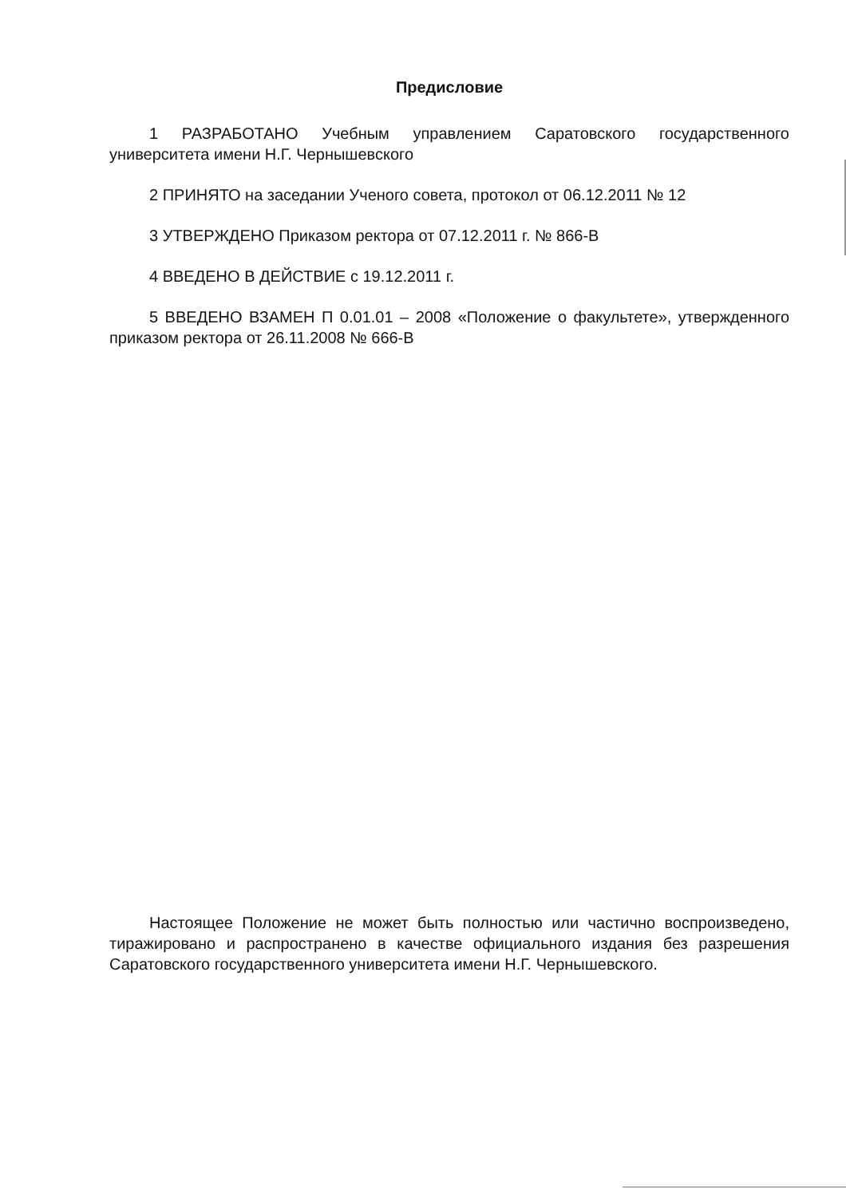Предисловие
1 РАЗРАБОТАНО Учебным управлением Саратовского государственного университета имени Н.Г. Чернышевского
2 ПРИНЯТО на заседании Ученого совета, протокол от 06.12.2011 № 12
3 УТВЕРЖДЕНО Приказом ректора от 07.12.2011 г. № 866-В
4 ВВЕДЕНО В ДЕЙСТВИЕ с 19.12.2011 г.
5 ВВЕДЕНО ВЗАМЕН П 0.01.01 – 2008 «Положение о факультете», утвержденного приказом ректора от 26.11.2008 № 666-В
Настоящее Положение не может быть полностью или частично воспроизведено, тиражировано и распространено в качестве официального издания без разрешения Саратовского государственного университета имени Н.Г. Чернышевского.